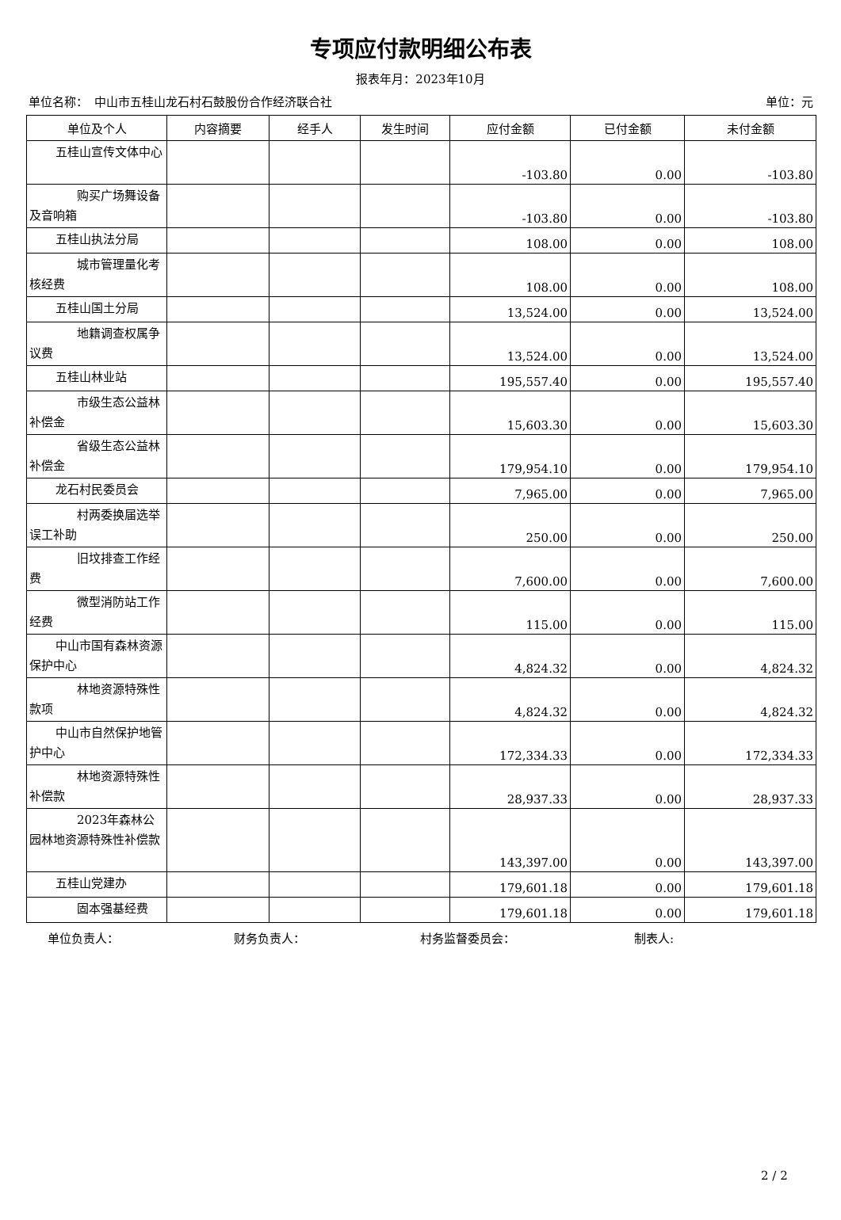专项应付款明细公布表
报表年月：2023年10月
单位名称：　中山市五桂山龙石村石鼓股份合作经济联合社 单位：元
| 单位及个人 | 内容摘要 | 经手人 | 发生时间 | 应付金额 | 已付金额 | 未付金额 |
| --- | --- | --- | --- | --- | --- | --- |
| 五桂山宣传文体中心 | | | | -103.80 | 0.00 | -103.80 |
| 购买广场舞设备及音响箱 | | | | -103.80 | 0.00 | -103.80 |
| 五桂山执法分局 | | | | 108.00 | 0.00 | 108.00 |
| 城市管理量化考核经费 | | | | 108.00 | 0.00 | 108.00 |
| 五桂山国土分局 | | | | 13,524.00 | 0.00 | 13,524.00 |
| 地籍调查权属争议费 | | | | 13,524.00 | 0.00 | 13,524.00 |
| 五桂山林业站 | | | | 195,557.40 | 0.00 | 195,557.40 |
| 市级生态公益林补偿金 | | | | 15,603.30 | 0.00 | 15,603.30 |
| 省级生态公益林补偿金 | | | | 179,954.10 | 0.00 | 179,954.10 |
| 龙石村民委员会 | | | | 7,965.00 | 0.00 | 7,965.00 |
| 村两委换届选举误工补助 | | | | 250.00 | 0.00 | 250.00 |
| 旧坟排查工作经费 | | | | 7,600.00 | 0.00 | 7,600.00 |
| 微型消防站工作经费 | | | | 115.00 | 0.00 | 115.00 |
| 中山市国有森林资源保护中心 | | | | 4,824.32 | 0.00 | 4,824.32 |
| 林地资源特殊性款项 | | | | 4,824.32 | 0.00 | 4,824.32 |
| 中山市自然保护地管护中心 | | | | 172,334.33 | 0.00 | 172,334.33 |
| 林地资源特殊性补偿款 | | | | 28,937.33 | 0.00 | 28,937.33 |
| 2023年森林公园林地资源特殊性补偿款 | | | | 143,397.00 | 0.00 | 143,397.00 |
| 五桂山党建办 | | | | 179,601.18 | 0.00 | 179,601.18 |
| 固本强基经费 | | | | 179,601.18 | 0.00 | 179,601.18 |
单位负责人： 财务负责人： 村务监督委员会： 制表人:
2 / 2